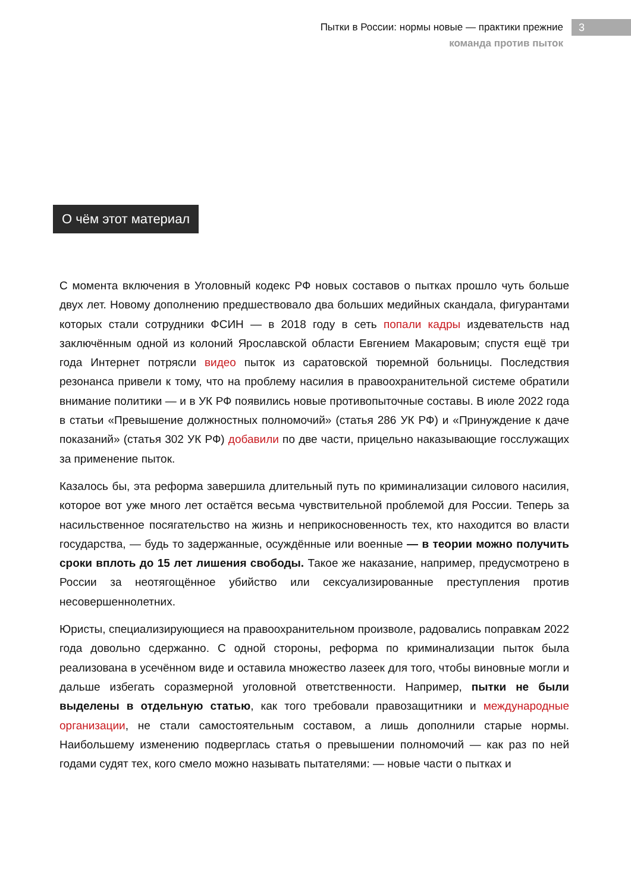Пытки в России: нормы новые — практики прежние
команда против пыток
3
О чём этот материал
С момента включения в Уголовный кодекс РФ новых составов о пытках прошло чуть больше двух лет. Новому дополнению предшествовало два больших медийных скандала, фигурантами которых стали сотрудники ФСИН — в 2018 году в сеть попали кадры издевательств над заключённым одной из колоний Ярославской области Евгением Макаровым; спустя ещё три года Интернет потрясли видео пыток из саратовской тюремной больницы. Последствия резонанса привели к тому, что на проблему насилия в правоохранительной системе обратили внимание политики — и в УК РФ появились новые противопыточные составы. В июле 2022 года в статьи «Превышение должностных полномочий» (статья 286 УК РФ) и «Принуждение к даче показаний» (статья 302 УК РФ) добавили по две части, прицельно наказывающие госслужащих за применение пыток.
Казалось бы, эта реформа завершила длительный путь по криминализации силового насилия, которое вот уже много лет остаётся весьма чувствительной проблемой для России. Теперь за насильственное посягательство на жизнь и неприкосновенность тех, кто находится во власти государства, — будь то задержанные, осуждённые или военные — в теории можно получить сроки вплоть до 15 лет лишения свободы. Такое же наказание, например, предусмотрено в России за неотягощённое убийство или сексуализированные преступления против несовершеннолетних.
Юристы, специализирующиеся на правоохранительном произволе, радовались поправкам 2022 года довольно сдержанно. С одной стороны, реформа по криминализации пыток была реализована в усечённом виде и оставила множество лазеек для того, чтобы виновные могли и дальше избегать соразмерной уголовной ответственности. Например, пытки не были выделены в отдельную статью, как того требовали правозащитники и международные организации, не стали самостоятельным составом, а лишь дополнили старые нормы. Наибольшему изменению подверглась статья о превышении полномочий — как раз по ней годами судят тех, кого смело можно называть пытателями: — новые части о пытках и